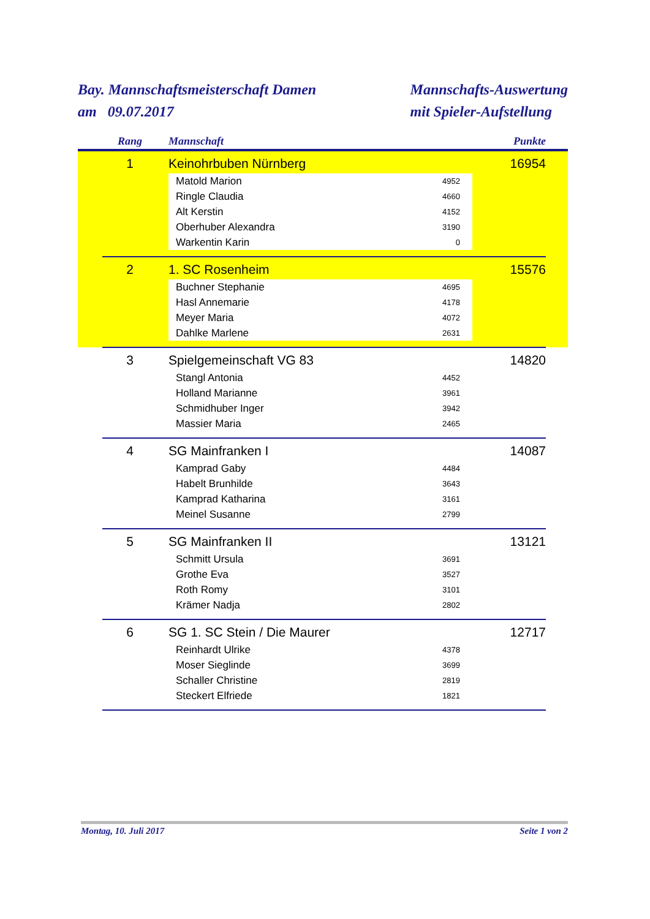Bay. Mannschaftsmeisterschaft Damen
am 09.07.2017
Mannschafts-Auswertung
mit Spieler-Aufstellung
| | Rang | | Mannschaft | | Punkte | |
| --- | --- | --- | --- | --- | --- | --- |
| | 1 | | Keinohrbuben Nürnberg | | 16954 | |
| | | | Matold Marion | 4952 | | |
| | | | Ringle Claudia | 4660 | | |
| | | | Alt Kerstin | 4152 | | |
| | | | Oberhuber Alexandra | 3190 | | |
| | | | Warkentin Karin | 0 | | |
| | 2 | | 1. SC Rosenheim | | 15576 | |
| | | | Buchner Stephanie | 4695 | | |
| | | | Hasl Annemarie | 4178 | | |
| | | | Meyer Maria | 4072 | | |
| | | | Dahlke Marlene | 2631 | | |
| | 3 | | Spielgemeinschaft VG 83 | | 14820 | |
| | | | Stangl Antonia | 4452 | | |
| | | | Holland Marianne | 3961 | | |
| | | | Schmidhuber Inger | 3942 | | |
| | | | Massier Maria | 2465 | | |
| | 4 | | SG Mainfranken I | | 14087 | |
| | | | Kamprad Gaby | 4484 | | |
| | | | Habelt Brunhilde | 3643 | | |
| | | | Kamprad Katharina | 3161 | | |
| | | | Meinel Susanne | 2799 | | |
| | 5 | | SG Mainfranken II | | 13121 | |
| | | | Schmitt Ursula | 3691 | | |
| | | | Grothe Eva | 3527 | | |
| | | | Roth Romy | 3101 | | |
| | | | Krämer Nadja | 2802 | | |
| | 6 | | SG 1. SC Stein / Die Maurer | | 12717 | |
| | | | Reinhardt Ulrike | 4378 | | |
| | | | Moser Sieglinde | 3699 | | |
| | | | Schaller Christine | 2819 | | |
| | | | Steckert Elfriede | 1821 | | |
Montag, 10. Juli 2017 Seite 1 von 2